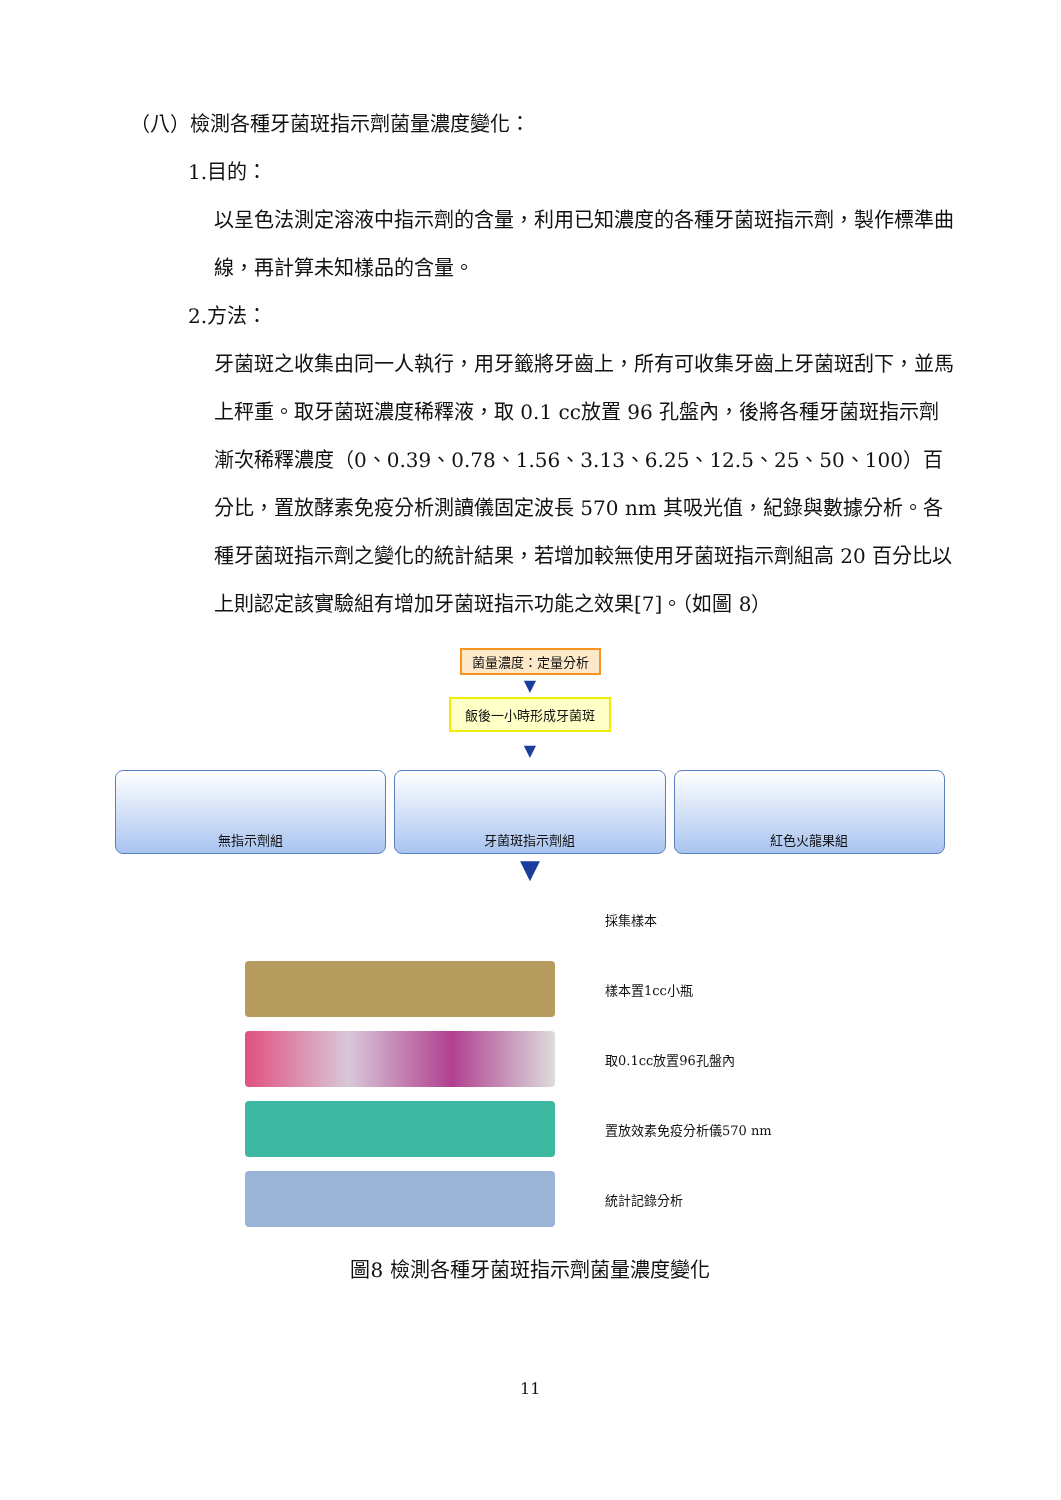（八）檢測各種牙菌斑指示劑菌量濃度變化：
1.目的：
以呈色法測定溶液中指示劑的含量，利用已知濃度的各種牙菌斑指示劑，製作標準曲線，再計算未知樣品的含量。
2.方法：
牙菌斑之收集由同一人執行，用牙籤將牙齒上，所有可收集牙齒上牙菌斑刮下，並馬上秤重。取牙菌斑濃度稀釋液，取 0.1 cc放置 96 孔盤內，後將各種牙菌斑指示劑漸次稀釋濃度（0、0.39、0.78、1.56、3.13、6.25、12.5、25、50、100）百分比，置放酵素免疫分析測讀儀固定波長 570 nm 其吸光值，紀錄與數據分析。各種牙菌斑指示劑之變化的統計結果，若增加較無使用牙菌斑指示劑組高 20 百分比以上則認定該實驗組有增加牙菌斑指示功能之效果[7]。（如圖 8）
菌量濃度：定量分析
▼
飯後一小時形成牙菌斑
▼
無指示劑組 牙菌斑指示劑組 紅色火龍果組
▼
採集樣本
樣本置1cc小瓶
取0.1cc放置96孔盤內
置放效素免疫分析儀570 nm
統計記錄分析
圖8 檢測各種牙菌斑指示劑菌量濃度變化
11